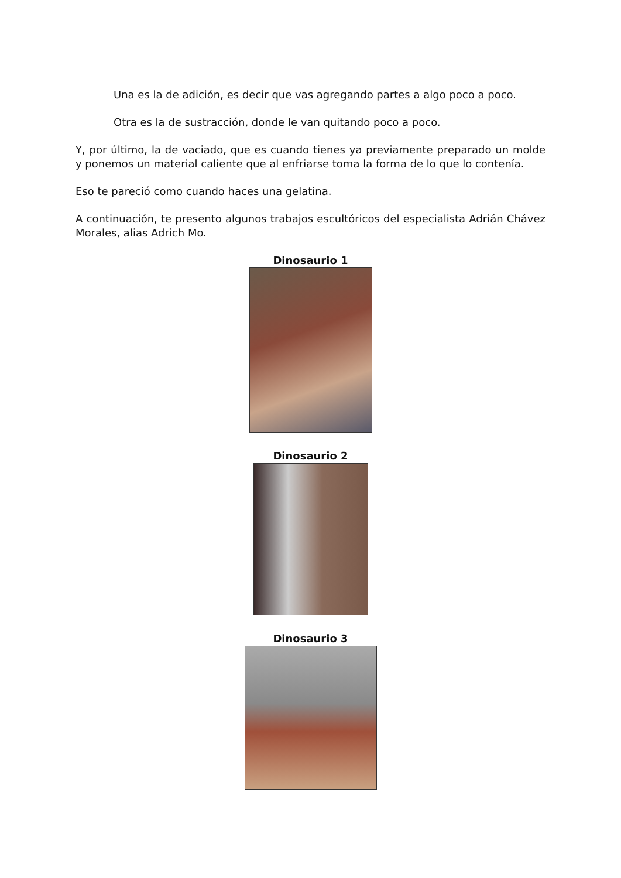Una es la de adición, es decir que vas agregando partes a algo poco a poco.
Otra es la de sustracción, donde le van quitando poco a poco.
Y, por último, la de vaciado, que es cuando tienes ya previamente preparado un molde y ponemos un material caliente que al enfriarse toma la forma de lo que lo contenía.
Eso te pareció como cuando haces una gelatina.
A continuación, te presento algunos trabajos escultóricos del especialista Adrián Chávez Morales, alias Adrich Mo.
Dinosaurio 1
Dinosaurio 2
Dinosaurio 3